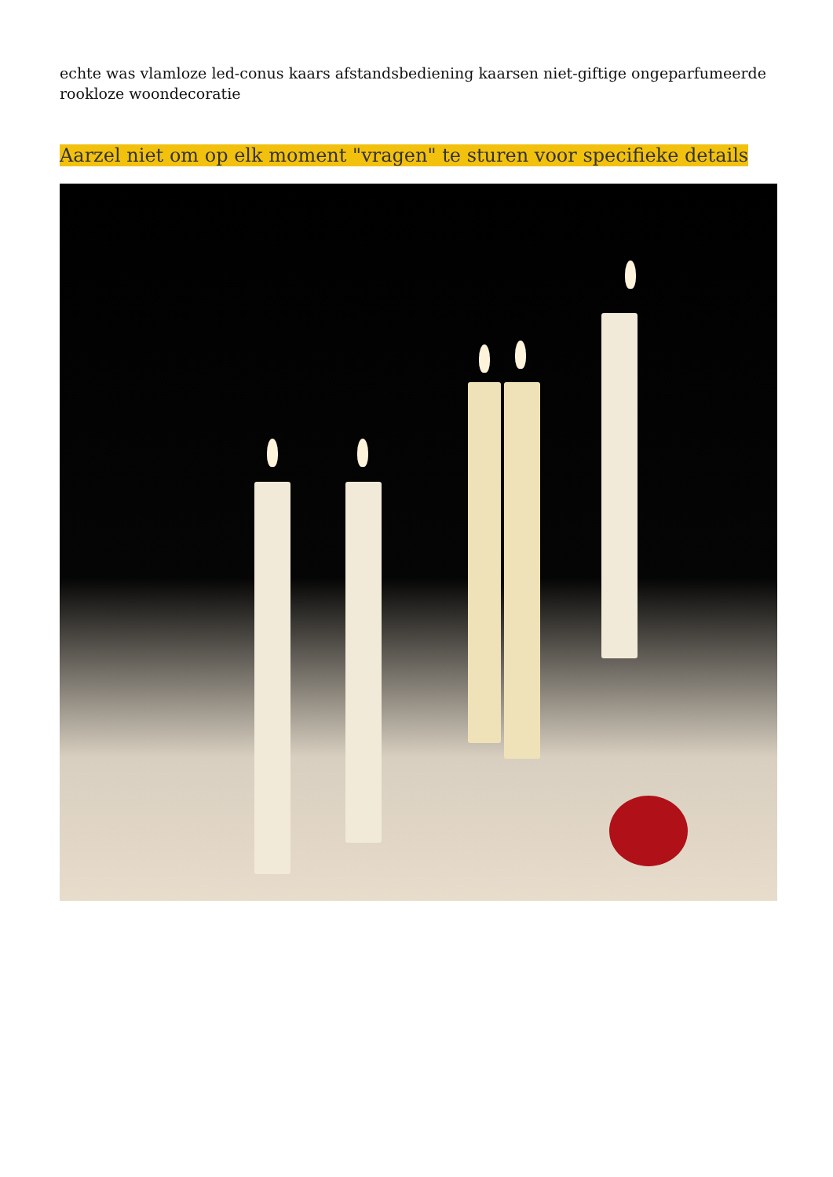echte was vlamloze led-conus kaars afstandsbediening kaarsen niet-giftige ongeparfumeerde rookloze woondecoratie
Aarzel niet om op elk moment "vragen" te sturen voor specifieke details